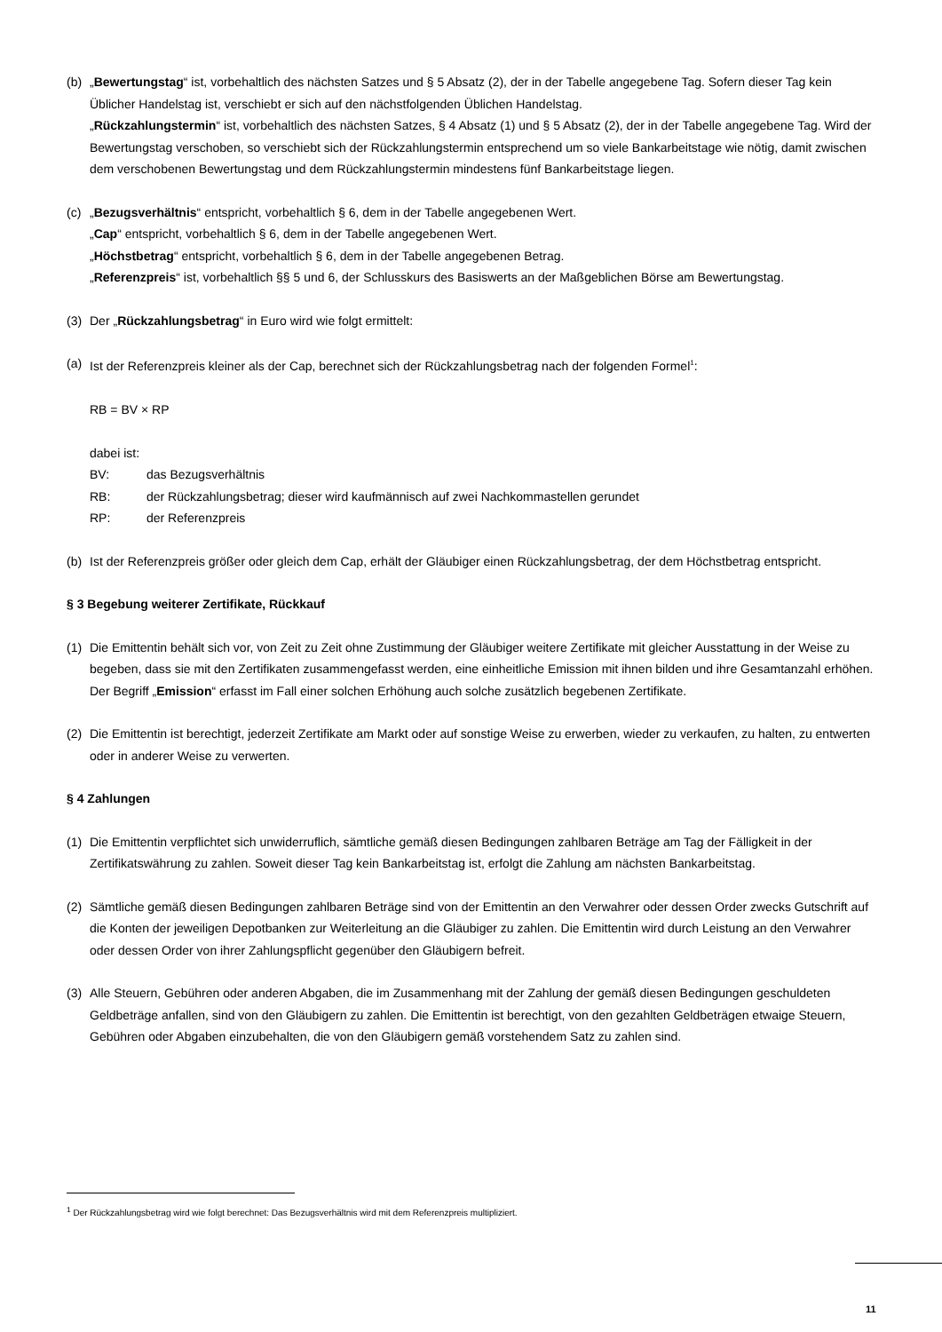(b) „Bewertungstag“ ist, vorbehaltlich des nächsten Satzes und § 5 Absatz (2), der in der Tabelle angegebene Tag. Sofern dieser Tag kein Üblicher Handelstag ist, verschiebt er sich auf den nächstfolgenden Üblichen Handelstag.
„Rückzahlungstermin“ ist, vorbehaltlich des nächsten Satzes, § 4 Absatz (1) und § 5 Absatz (2), der in der Tabelle angegebene Tag. Wird der Bewertungstag verschoben, so verschiebt sich der Rückzahlungstermin entsprechend um so viele Bankarbeitstage wie nötig, damit zwischen dem verschobenen Bewertungstag und dem Rückzahlungstermin mindestens fünf Bankarbeitstage liegen.
(c) „Bezugsverhältnis“ entspricht, vorbehaltlich § 6, dem in der Tabelle angegebenen Wert.
„Cap“ entspricht, vorbehaltlich § 6, dem in der Tabelle angegebenen Wert.
„Höchstbetrag“ entspricht, vorbehaltlich § 6, dem in der Tabelle angegebenen Betrag.
„Referenzpreis“ ist, vorbehaltlich §§ 5 und 6, der Schlusskurs des Basiswerts an der Maßgeblichen Börse am Bewertungstag.
(3) Der „Rückzahlungsbetrag“ in Euro wird wie folgt ermittelt:
(a) Ist der Referenzpreis kleiner als der Cap, berechnet sich der Rückzahlungsbetrag nach der folgenden Formel<sup>1</sup>:
RB = BV × RP
dabei ist:
BV: das Bezugsverhältnis
RB: der Rückzahlungsbetrag; dieser wird kaufmännisch auf zwei Nachkommastellen gerundet
RP: der Referenzpreis
(b) Ist der Referenzpreis größer oder gleich dem Cap, erhält der Gläubiger einen Rückzahlungsbetrag, der dem Höchstbetrag entspricht.
§ 3 Begebung weiterer Zertifikate, Rückkauf
(1) Die Emittentin behält sich vor, von Zeit zu Zeit ohne Zustimmung der Gläubiger weitere Zertifikate mit gleicher Ausstattung in der Weise zu begeben, dass sie mit den Zertifikaten zusammengefasst werden, eine einheitliche Emission mit ihnen bilden und ihre Gesamtanzahl erhöhen. Der Begriff „Emission“ erfasst im Fall einer solchen Erhöhung auch solche zusätzlich begebenen Zertifikate.
(2) Die Emittentin ist berechtigt, jederzeit Zertifikate am Markt oder auf sonstige Weise zu erwerben, wieder zu verkaufen, zu halten, zu entwerten oder in anderer Weise zu verwerten.
§ 4 Zahlungen
(1) Die Emittentin verpflichtet sich unwiderruflich, sämtliche gemäß diesen Bedingungen zahlbaren Beträge am Tag der Fälligkeit in der Zertifikatswährung zu zahlen. Soweit dieser Tag kein Bankarbeitstag ist, erfolgt die Zahlung am nächsten Bankarbeitstag.
(2) Sämtliche gemäß diesen Bedingungen zahlbaren Beträge sind von der Emittentin an den Verwahrer oder dessen Order zwecks Gutschrift auf die Konten der jeweiligen Depotbanken zur Weiterleitung an die Gläubiger zu zahlen. Die Emittentin wird durch Leistung an den Verwahrer oder dessen Order von ihrer Zahlungspflicht gegenüber den Gläubigern befreit.
(3) Alle Steuern, Gebühren oder anderen Abgaben, die im Zusammenhang mit der Zahlung der gemäß diesen Bedingungen geschuldeten Geldbeträge anfallen, sind von den Gläubigern zu zahlen. Die Emittentin ist berechtigt, von den gezahlten Geldbeträgen etwaige Steuern, Gebühren oder Abgaben einzubehalten, die von den Gläubigern gemäß vorstehendem Satz zu zahlen sind.
<sup>1</sup> Der Rückzahlungsbetrag wird wie folgt berechnet: Das Bezugsverhältnis wird mit dem Referenzpreis multipliziert.
11